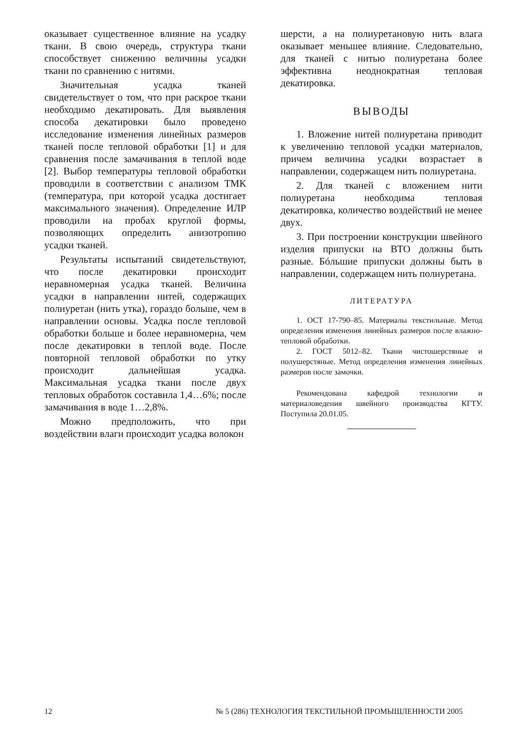оказывает существенное влияние на усадку ткани. В свою очередь, структура ткани способствует снижению величины усадки ткани по сравнению с нитями.
Значительная усадка тканей свидетельствует о том, что при раскрое ткани необходимо декатировать. Для выявления способа декатировки было проведено исследование изменения линейных размеров тканей после тепловой обработки [1] и для сравнения после замачивания в теплой воде [2]. Выбор температуры тепловой обработки проводили в соответствии с анализом ТМК (температура, при которой усадка достигает максимального значения). Определение ИЛР проводили на пробах круглой формы, позволяющих определить анизотропию усадки тканей.
Результаты испытаний свидетельствуют, что после декатировки происходит неравномерная усадка тканей. Величина усадки в направлении нитей, содержащих полиуретан (нить утка), гораздо больше, чем в направлении основы. Усадка после тепловой обработки больше и более неравномерна, чем после декатировки в теплой воде. После повторной тепловой обработки по утку происходит дальнейшая усадка. Максимальная усадка ткани после двух тепловых обработок составила 1,4…6%; после замачивания в воде 1…2,8%.
Можно предположить, что при воздействии влаги происходит усадка волокон
шерсти, а на полиуретановую нить влага оказывает меньшее влияние. Следовательно, для тканей с нитью полиуретана более эффективна неоднократная тепловая декатировка.
ВЫВОДЫ
1. Вложение нитей полиуретана приводит к увеличению тепловой усадки материалов, причем величина усадки возрастает в направлении, содержащем нить полиуретана.
2. Для тканей с вложением нити полиуретана необходима тепловая декатировка, количество воздействий не менее двух.
3. При построении конструкции швейного изделия припуски на ВТО должны быть разные. Бóльшие припуски должны быть в направлении, содержащем нить полиуретана.
ЛИТЕРАТУРА
1. ОСТ 17-790–85. Материалы текстильные. Метод определения изменения линейных размеров после влажно-тепловой обработки.
2. ГОСТ 5012–82. Ткани чистошерстяные и полушерстяные. Метод определения изменения линейных размеров после замочки.
Рекомендована кафедрой технологии и материаловедения швейного производства КГТУ. Поступила 20.01.05.
12 № 5 (286) ТЕХНОЛОГИЯ ТЕКСТИЛЬНОЙ ПРОМЫШЛЕННОСТИ 2005